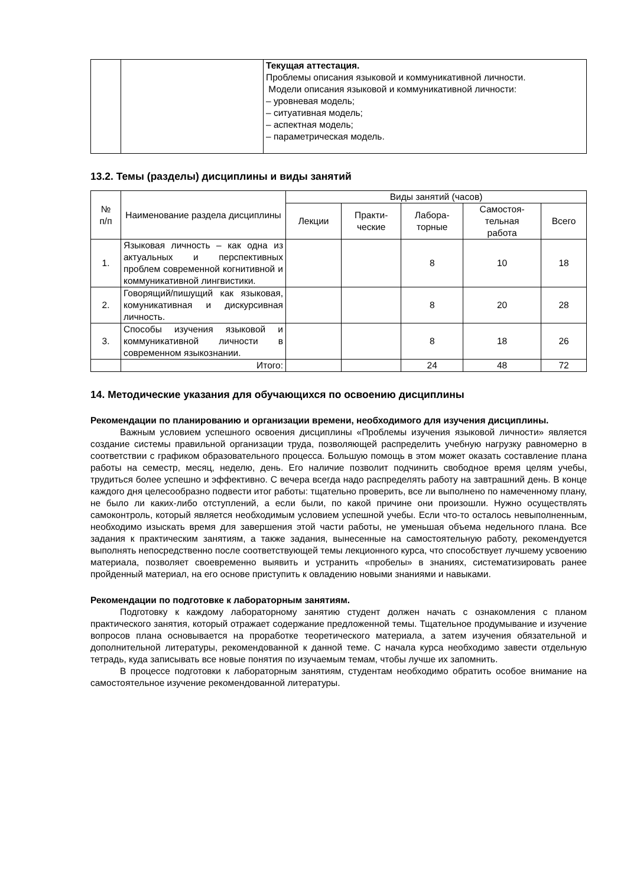| | | Текущая аттестация. Проблемы описания языковой и коммуникативной личности. Модели описания языковой и коммуникативной личности: – уровневая модель; – ситуативная модель; – аспектная модель; – параметрическая модель. |
13.2. Темы (разделы) дисциплины и виды занятий
| № п/п | Наименование раздела дисциплины | Виды занятий (часов) | | | | |
| --- | --- | --- | --- | --- | --- | --- |
| | | Лекции | Практи- ческие | Лабора- торные | Самостоя- тельная работа | Всего |
| 1. | Языковая личность – как одна из актуальных и перспективных проблем современной когнитивной и коммуникативной лингвистики. | | | 8 | 10 | 18 |
| 2. | Говорящий/пишущий как языковая, комуникативная и дискурсивная личность. | | | 8 | 20 | 28 |
| 3. | Способы изучения языковой и коммуникативной личности в современном языкознании. | | | 8 | 18 | 26 |
| | Итого: | | | 24 | 48 | 72 |
14. Методические указания для обучающихся по освоению дисциплины
Рекомендации по планированию и организации времени, необходимого для изучения дисциплины.
Важным условием успешного освоения дисциплины «Проблемы изучения языковой личности» является создание системы правильной организации труда, позволяющей распределить учебную нагрузку равномерно в соответствии с графиком образовательного процесса. Большую помощь в этом может оказать составление плана работы на семестр, месяц, неделю, день. Его наличие позволит подчинить свободное время целям учебы, трудиться более успешно и эффективно. С вечера всегда надо распределять работу на завтрашний день. В конце каждого дня целесообразно подвести итог работы: тщательно проверить, все ли выполнено по намеченному плану, не было ли каких-либо отступлений, а если были, по какой причине они произошли. Нужно осуществлять самоконтроль, который является необходимым условием успешной учебы. Если что-то осталось невыполненным, необходимо изыскать время для завершения этой части работы, не уменьшая объема недельного плана. Все задания к практическим занятиям, а также задания, вынесенные на самостоятельную работу, рекомендуется выполнять непосредственно после соответствующей темы лекционного курса, что способствует лучшему усвоению материала, позволяет своевременно выявить и устранить «пробелы» в знаниях, систематизировать ранее пройденный материал, на его основе приступить к овладению новыми знаниями и навыками.
Рекомендации по подготовке к лабораторным занятиям.
Подготовку к каждому лабораторному занятию студент должен начать с ознакомления с планом практического занятия, который отражает содержание предложенной темы. Тщательное продумывание и изучение вопросов плана основывается на проработке теоретического материала, а затем изучения обязательной и дополнительной литературы, рекомендованной к данной теме. С начала курса необходимо завести отдельную тетрадь, куда записывать все новые понятия по изучаемым темам, чтобы лучше их запомнить.
В процессе подготовки к лабораторным занятиям, студентам необходимо обратить особое внимание на самостоятельное изучение рекомендованной литературы.